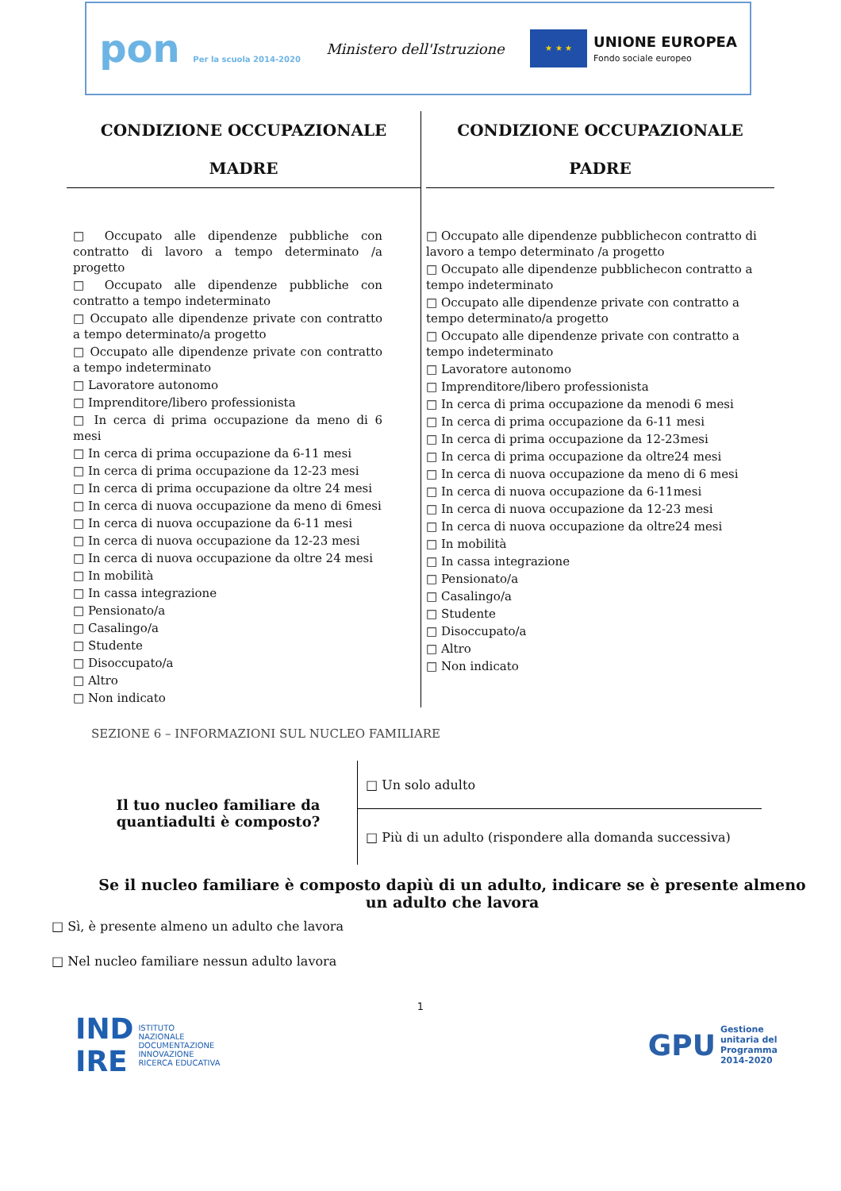pon Per la scuola 2014-2020
Ministero dell'Istruzione
★ ★ ★
UNIONE EUROPEA
Fondo sociale europeo
CONDIZIONE OCCUPAZIONALE
MADRE
□ Occupato alle dipendenze pubbliche con contratto di lavoro a tempo determinato /a progetto
□ Occupato alle dipendenze pubbliche con contratto a tempo indeterminato
□ Occupato alle dipendenze private con contratto a tempo determinato/a progetto
□ Occupato alle dipendenze private con contratto a tempo indeterminato
□ Lavoratore autonomo
□ Imprenditore/libero professionista
□ In cerca di prima occupazione da meno di 6 mesi
□ In cerca di prima occupazione da 6-11 mesi
□ In cerca di prima occupazione da 12-23 mesi
□ In cerca di prima occupazione da oltre 24 mesi
□ In cerca di nuova occupazione da meno di 6mesi
□ In cerca di nuova occupazione da 6-11 mesi
□ In cerca di nuova occupazione da 12-23 mesi
□ In cerca di nuova occupazione da oltre 24 mesi
□ In mobilità
□ In cassa integrazione
□ Pensionato/a
□ Casalingo/a
□ Studente
□ Disoccupato/a
□ Altro
□ Non indicato
CONDIZIONE OCCUPAZIONALE
PADRE
□ Occupato alle dipendenze pubblichecon contratto di lavoro a tempo determinato /a progetto
□ Occupato alle dipendenze pubblichecon contratto a tempo indeterminato
□ Occupato alle dipendenze private con contratto a tempo determinato/a progetto
□ Occupato alle dipendenze private con contratto a tempo indeterminato
□ Lavoratore autonomo
□ Imprenditore/libero professionista
□ In cerca di prima occupazione da menodi 6 mesi
□ In cerca di prima occupazione da 6-11 mesi
□ In cerca di prima occupazione da 12-23mesi
□ In cerca di prima occupazione da oltre24 mesi
□ In cerca di nuova occupazione da meno di 6 mesi
□ In cerca di nuova occupazione da 6-11mesi
□ In cerca di nuova occupazione da 12-23 mesi
□ In cerca di nuova occupazione da oltre24 mesi
□ In mobilità
□ In cassa integrazione
□ Pensionato/a
□ Casalingo/a
□ Studente
□ Disoccupato/a
□ Altro
□ Non indicato
SEZIONE 6 – INFORMAZIONI SUL NUCLEO FAMILIARE
| Il tuo nucleo familiare da quantiadulti è composto? | □ Un solo adulto |
| | □ Più di un adulto (rispondere alla domanda successiva) |
Se il nucleo familiare è composto dapiù di un adulto, indicare se è presente almeno un adulto che lavora
□ Sì, è presente almeno un adulto che lavora
□ Nel nucleo familiare nessun adulto lavora
1
IND
IRE ISTITUTO
NAZIONALE
DOCUMENTAZIONE
INNOVAZIONE
RICERCA EDUCATIVA
GPU Gestione
unitaria del
Programma
2014-2020